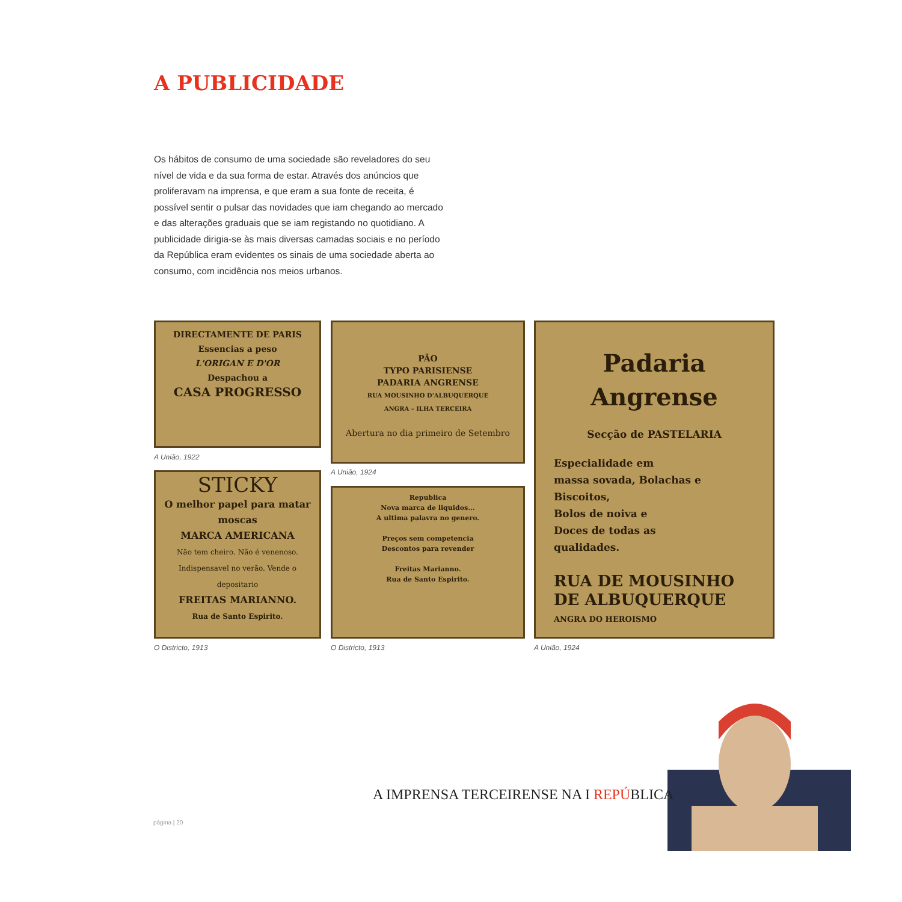A PUBLICIDADE
Os hábitos de consumo de uma sociedade são reveladores do seu nível de vida e da sua forma de estar. Através dos anúncios que proliferavam na imprensa, e que eram a sua fonte de receita, é possível sentir o pulsar das novidades que iam chegando ao mercado e das alterações graduais que se iam registando no quotidiano. A publicidade dirigia-se às mais diversas camadas sociais e no período da República eram evidentes os sinais de uma sociedade aberta ao consumo, com incidência nos meios urbanos.
DIRECTAMENTE DE PARIS
Essencias a peso
L'ORIGAN E D'OR
Despachou a
CASA PROGRESSO
A União, 1922
STICKY
O melhor papel para matar moscas
MARCA AMERICANA
Não tem cheiro. Não é venenoso. Indispensavel no verão. Vende o depositario
FREITAS MARIANNO.
Rua de Santo Espirito.
O Districto, 1913
PÃO
TYPO PARISIENSE
PADARIA ANGRENSE
RUA MOUSINHO D'ALBUQUERQUE
ANGRA – ILHA TERCEIRA
Abertura no dia primeiro de Setembro
A União, 1924
Republica
Nova marca de liquidos...
A ultima palavra no genero.
Preços sem competencia
Descontos para revender
Freitas Marianno.
Rua de Santo Espirito.
O Districto, 1913
Padaria Angrense
Secção de PASTELARIA
Especialidade em
massa sovada, Bolachas e Biscoitos,
Bolos de noiva e
Doces de todas as
qualidades.
RUA DE MOUSINHO
DE ALBUQUERQUE
ANGRA DO HEROISMO
A União, 1924
A IMPRENSA TERCEIRENSE NA I REPÚBLICA
página | 20